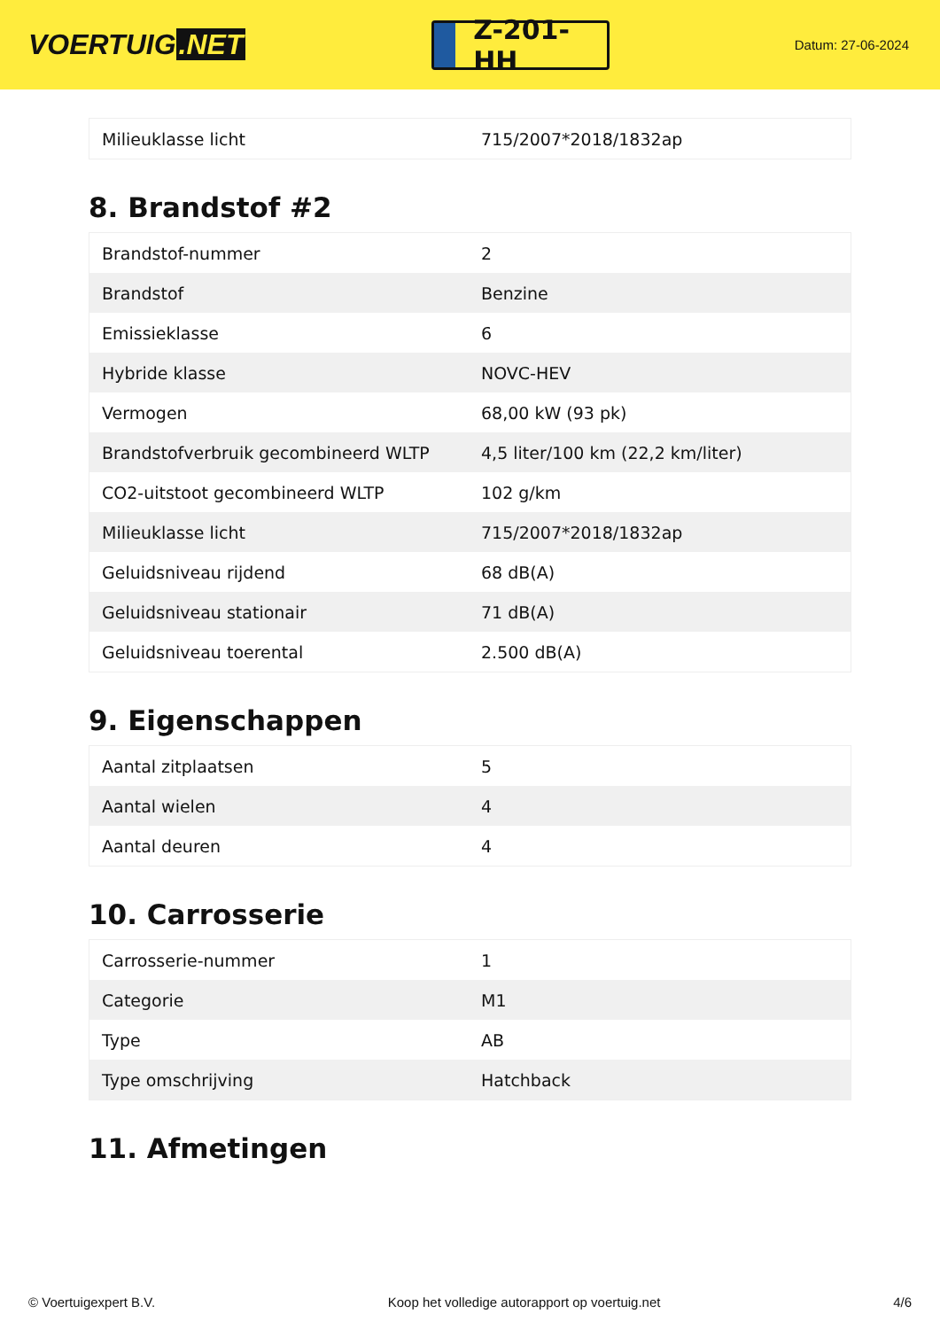VOERTUIG.NET
Z-201-HH
Datum: 27-06-2024
| Milieuklasse licht | 715/2007*2018/1832ap |
8. Brandstof #2
| Brandstof-nummer | 2 |
| Brandstof | Benzine |
| Emissieklasse | 6 |
| Hybride klasse | NOVC-HEV |
| Vermogen | 68,00 kW (93 pk) |
| Brandstofverbruik gecombineerd WLTP | 4,5 liter/100 km (22,2 km/liter) |
| CO2-uitstoot gecombineerd WLTP | 102 g/km |
| Milieuklasse licht | 715/2007*2018/1832ap |
| Geluidsniveau rijdend | 68 dB(A) |
| Geluidsniveau stationair | 71 dB(A) |
| Geluidsniveau toerental | 2.500 dB(A) |
9. Eigenschappen
| Aantal zitplaatsen | 5 |
| Aantal wielen | 4 |
| Aantal deuren | 4 |
10. Carrosserie
| Carrosserie-nummer | 1 |
| Categorie | M1 |
| Type | AB |
| Type omschrijving | Hatchback |
11. Afmetingen
© Voertuigexpert B.V. Koop het volledige autorapport op voertuig.net 4/6